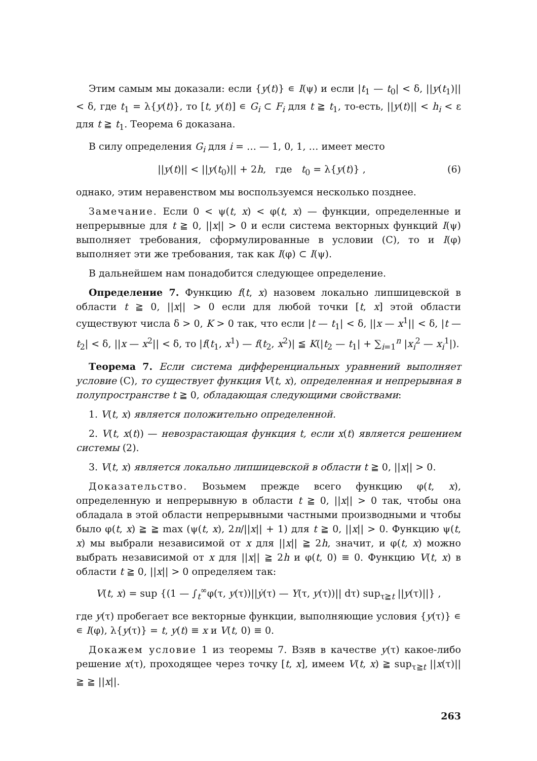Этим самым мы доказали: если {y(t)} ∊ I(ψ) и если |t<sub>1</sub> — t<sub>0</sub>| < δ, ||y(t<sub>1</sub>)|| < δ, где t<sub>1</sub> = λ{y(t)}, то [t, y(t)] ∊ G<sub>i</sub> ⊂ F<sub>i</sub> для t ≧ t<sub>1</sub>, то-есть, ||y(t)|| < h<sub>i</sub> < ε для t ≧ t<sub>1</sub>. Теорема 6 доказана.
В силу определения G<sub>i</sub> для i = … — 1, 0, 1, … имеет место
||y(t)|| < ||y(t<sub>0</sub>)|| + 2h, где t<sub>0</sub> = λ{y(t)} , (6)
однако, этим неравенством мы воспользуемся несколько позднее.
Замечание. Если 0 < ψ(t, x) < φ(t, x) — функции, определенные и непрерывные для t ≧ 0, ||x|| > 0 и если система векторных функций I(ψ) выполняет требования, сформулированные в условии (С), то и I(φ) выполняет эти же требования, так как I(φ) ⊂ I(ψ).
В дальнейшем нам понадобится следующее определение.
Определение 7. Функцию f(t, x) назовем локально липшицевской в области t ≧ 0, ||x|| > 0 если для любой точки [t, x] этой области существуют числа δ > 0, K > 0 так, что если |t — t<sub>1</sub>| < δ, ||x — x<sup>1</sup>|| < δ, |t — t<sub>2</sub>| < δ, ||x — x<sup>2</sup>|| < δ, то |f(t<sub>1</sub>, x<sup>1</sup>) — f(t<sub>2</sub>, x<sup>2</sup>)| ≦ K(|t<sub>2</sub> — t<sub>1</sub>| + ∑<sub>i=1</sub><sup>n</sup> |x<sub>i</sub><sup>2</sup> — x<sub>i</sub><sup>1</sup>|).
Теорема 7. Если система дифференциальных уравнений выполняет условие (С), то существует функция V(t, x), определенная и непрерывная в полупространстве t ≧ 0, обладающая следующими свойствами:
1. V(t, x) является положительно определенной.
2. V(t, x(t)) — невозрастающая функция t, если x(t) является решением системы (2).
3. V(t, x) является локально липшицевской в области t ≧ 0, ||x|| > 0.
Доказательство. Возьмем прежде всего функцию φ(t, x), определенную и непрерывную в области t ≧ 0, ||x|| > 0 так, чтобы она обладала в этой области непрерывными частными производными и чтобы было φ(t, x) ≧ ≧ max (ψ(t, x), 2n/||x|| + 1) для t ≧ 0, ||x|| > 0. Функцию ψ(t, x) мы выбрали независимой от x для ||x|| ≧ 2h, значит, и φ(t, x) можно выбрать независимой от x для ||x|| ≧ 2h и φ(t, 0) ≡ 0. Функцию V(t, x) в области t ≧ 0, ||x|| > 0 определяем так:
V(t, x) = sup {(1 — ∫<sub>t</sub><sup>∞</sup>φ(τ, y(τ))||ẏ(τ) — Y(τ, y(τ))|| dτ) sup<sub>τ≧t</sub> ||y(τ)||} ,
где y(τ) пробегает все векторные функции, выполняющие условия {y(τ)} ∊ ∊ I(φ), λ{y(τ)} = t, y(t) ≡ x и V(t, 0) ≡ 0.
Докажем условие 1 из теоремы 7. Взяв в качестве y(τ) какое-либо решение x(τ), проходящее через точку [t, x], имеем V(t, x) ≧ sup<sub>τ≧t</sub> ||x(τ)|| ≧ ≧ ||x||.
263